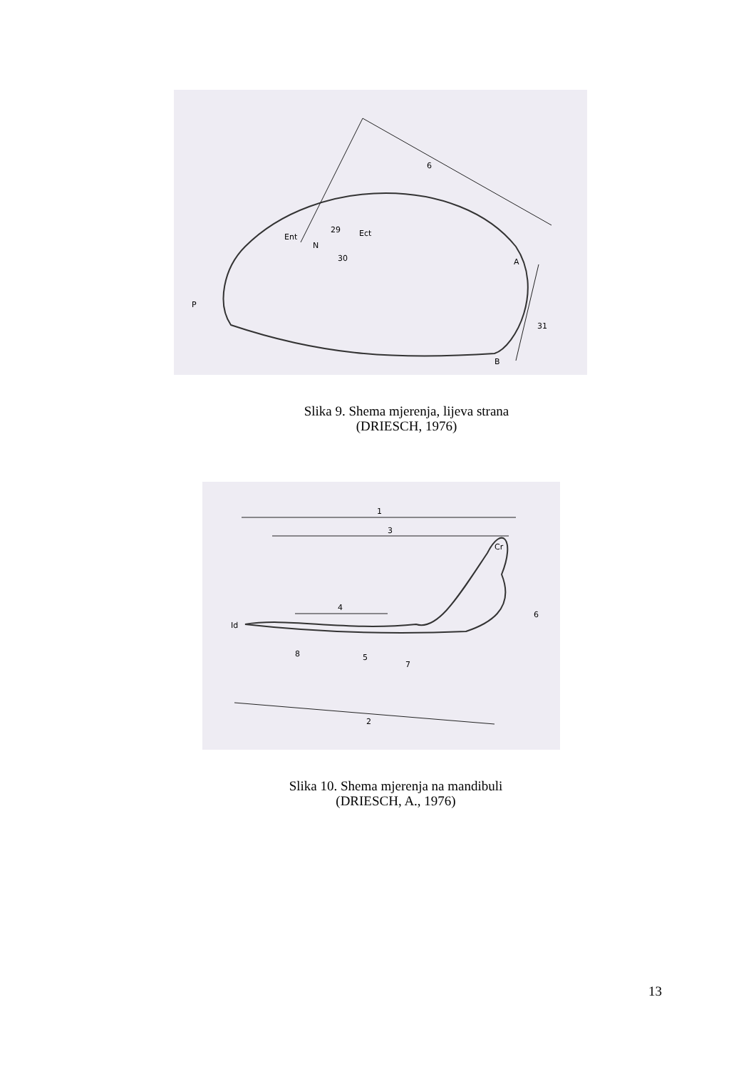6
N
Ent
29
30
Ect
A
P
31
B
Slika 9. Shema mjerenja, lijeva strana
(DRIESCH, 1976)
1
3
4
5
6
7
8
2
Id
Cr
Slika 10. Shema mjerenja na mandibuli
(DRIESCH, A., 1976)
13